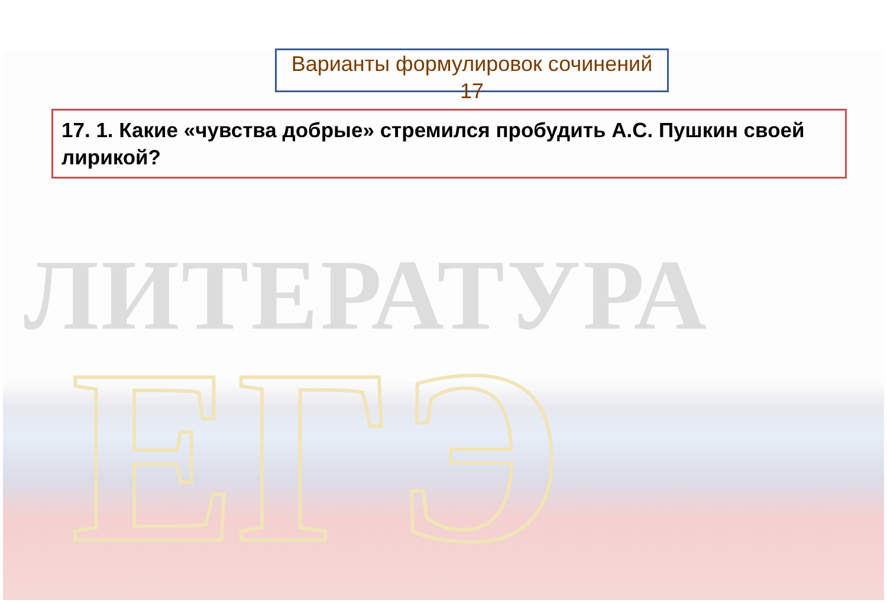ЛИТЕРАТУРА
ЕГЭ
Варианты формулировок сочинений 17
17. 1. Какие «чувства добрые» стремился пробудить А.С. Пушкин своей лирикой?